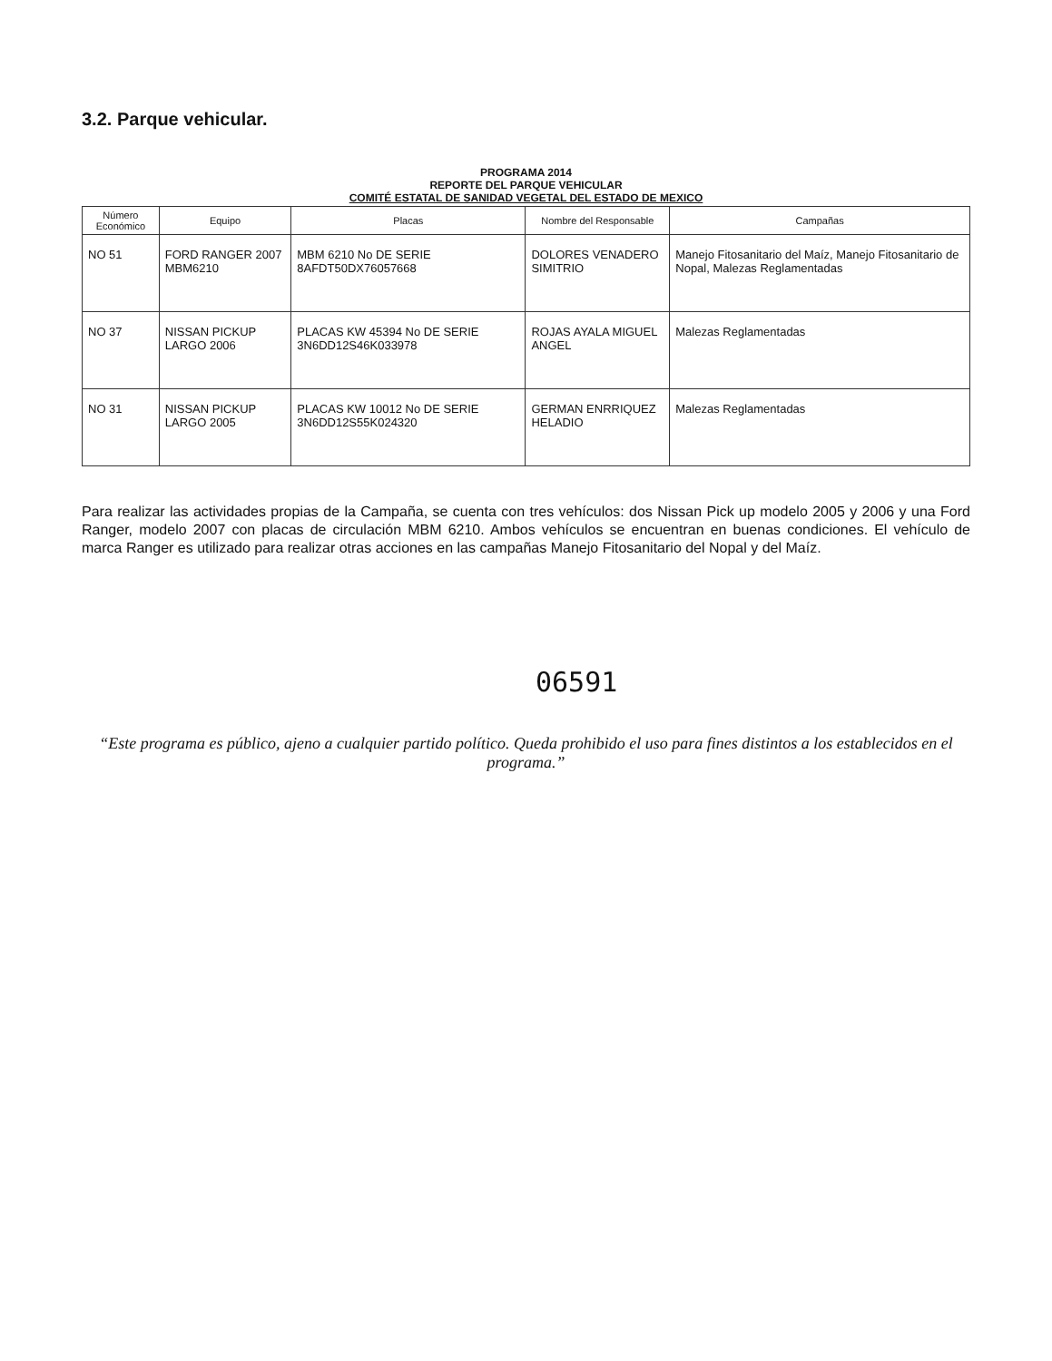3.2. Parque vehicular.
PROGRAMA 2014
REPORTE DEL PARQUE VEHICULAR
COMITÉ ESTATAL DE SANIDAD VEGETAL DEL ESTADO DE MEXICO
| Número Económico | Equipo | Placas | Nombre del Responsable | Campañas |
| --- | --- | --- | --- | --- |
| NO 51 | FORD RANGER 2007 MBM6210 | MBM 6210 No DE SERIE 8AFDT50DX76057668 | DOLORES VENADERO SIMITRIO | Manejo Fitosanitario del Maíz, Manejo Fitosanitario de Nopal, Malezas Reglamentadas |
| NO 37 | NISSAN PICKUP LARGO 2006 | PLACAS KW 45394 No DE SERIE 3N6DD12S46K033978 | ROJAS AYALA MIGUEL ANGEL | Malezas Reglamentadas |
| NO 31 | NISSAN PICKUP LARGO 2005 | PLACAS KW 10012 No DE SERIE 3N6DD12S55K024320 | GERMAN ENRRIQUEZ HELADIO | Malezas Reglamentadas |
Para realizar las actividades propias de la Campaña, se cuenta con tres vehículos: dos Nissan Pick up modelo 2005 y 2006 y una Ford Ranger, modelo 2007 con placas de circulación MBM 6210. Ambos vehículos se encuentran en buenas condiciones. El vehículo de marca Ranger es utilizado para realizar otras acciones en las campañas Manejo Fitosanitario del Nopal y del Maíz.
06591
“Este programa es público, ajeno a cualquier partido político. Queda prohibido el uso para fines distintos a los establecidos en el programa.”